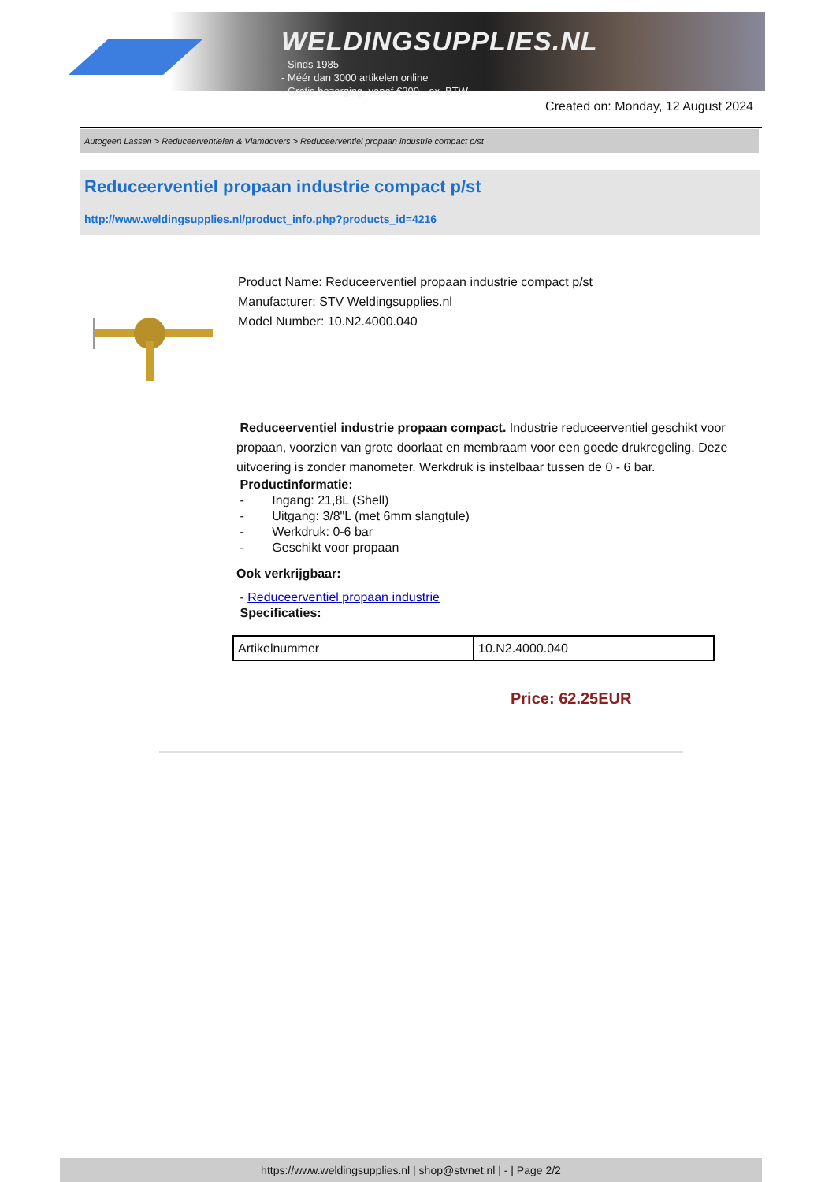WELDINGSUPPLIES.NL
- Sinds 1985
- Méér dan 3000 artikelen online
- Gratis bezorging, vanaf €200,--ex. BTW
Created on: Monday, 12 August 2024
Autogeen Lassen > Reduceerventielen & Vlamdovers > Reduceerventiel propaan industrie compact p/st
Reduceerventiel propaan industrie compact p/st
http://www.weldingsupplies.nl/product_info.php?products_id=4216
Product Name: Reduceerventiel propaan industrie compact p/st
Manufacturer: STV Weldingsupplies.nl
Model Number: 10.N2.4000.040
Reduceerventiel industrie propaan compact. Industrie reduceerventiel geschikt voor propaan, voorzien van grote doorlaat en membraam voor een goede drukregeling. Deze uitvoering is zonder manometer. Werkdruk is instelbaar tussen de 0 - 6 bar.
Productinformatie:
- Ingang: 21,8L (Shell)
- Uitgang: 3/8"L (met 6mm slangtule)
- Werkdruk: 0-6 bar
- Geschikt voor propaan
Ook verkrijgbaar:
- Reduceerventiel propaan industrie
Specificaties:
| Artikelnummer | 10.N2.4000.040 |
Price: 62.25EUR
https://www.weldingsupplies.nl | shop@stvnet.nl | - | Page 2/2